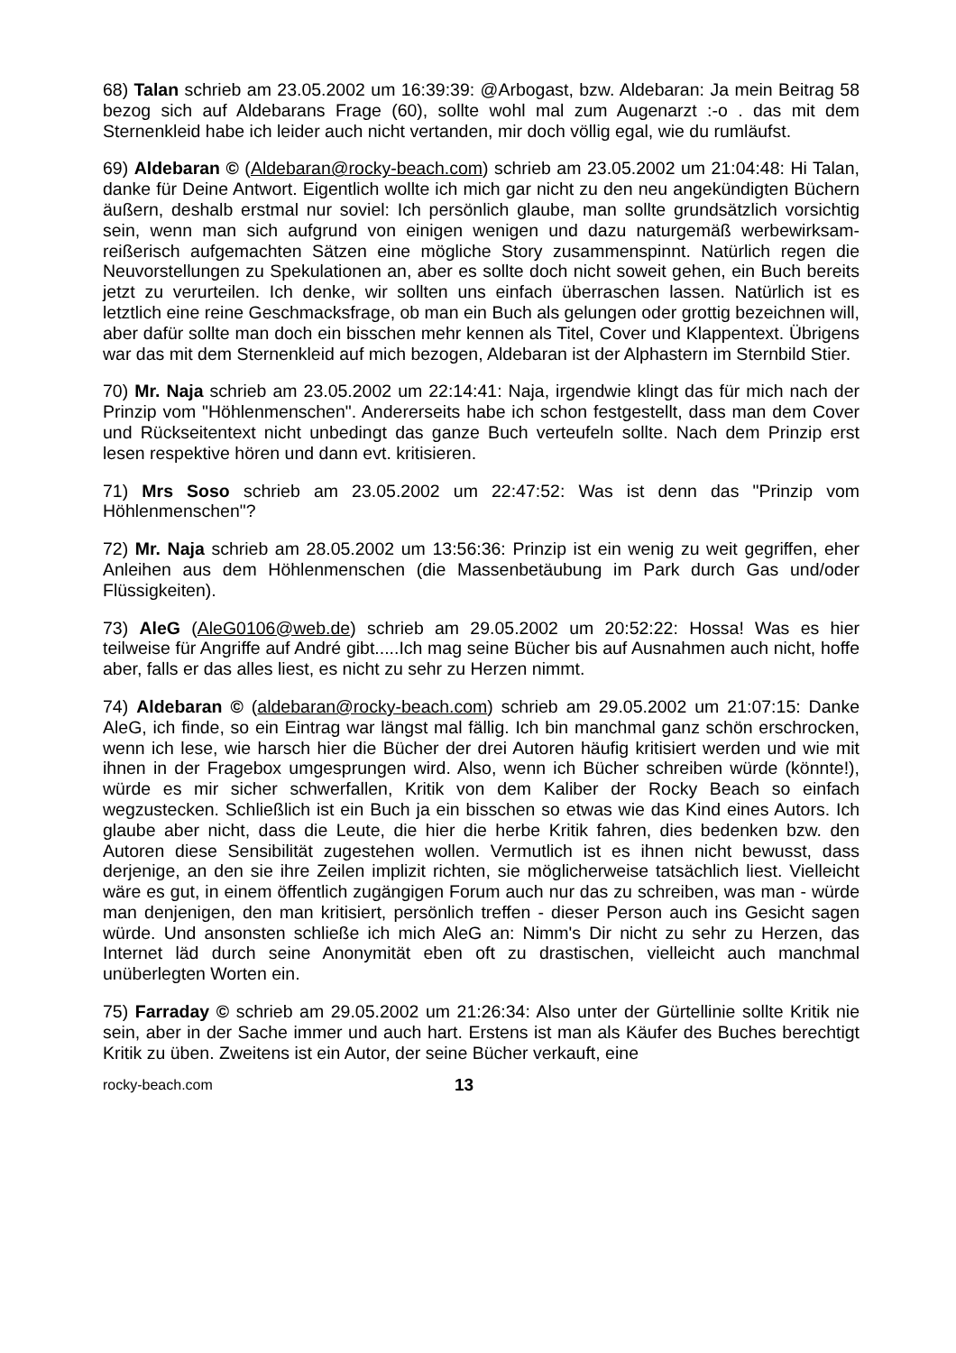68) Talan schrieb am 23.05.2002 um 16:39:39: @Arbogast, bzw. Aldebaran: Ja mein Beitrag 58 bezog sich auf Aldebarans Frage (60), sollte wohl mal zum Augenarzt :-o . das mit dem Sternenkleid habe ich leider auch nicht vertanden, mir doch völlig egal, wie du rumläufst.
69) Aldebaran © (Aldebaran@rocky-beach.com) schrieb am 23.05.2002 um 21:04:48: Hi Talan, danke für Deine Antwort. Eigentlich wollte ich mich gar nicht zu den neu angekündigten Büchern äußern, deshalb erstmal nur soviel: Ich persönlich glaube, man sollte grundsätzlich vorsichtig sein, wenn man sich aufgrund von einigen wenigen und dazu naturgemäß werbewirksam-reißerisch aufgemachten Sätzen eine mögliche Story zusammenspinnt. Natürlich regen die Neuvorstellungen zu Spekulationen an, aber es sollte doch nicht soweit gehen, ein Buch bereits jetzt zu verurteilen. Ich denke, wir sollten uns einfach überraschen lassen. Natürlich ist es letztlich eine reine Geschmacksfrage, ob man ein Buch als gelungen oder grottig bezeichnen will, aber dafür sollte man doch ein bisschen mehr kennen als Titel, Cover und Klappentext. Übrigens war das mit dem Sternenkleid auf mich bezogen, Aldebaran ist der Alphastern im Sternbild Stier.
70) Mr. Naja schrieb am 23.05.2002 um 22:14:41: Naja, irgendwie klingt das für mich nach der Prinzip vom "Höhlenmenschen". Andererseits habe ich schon festgestellt, dass man dem Cover und Rückseitentext nicht unbedingt das ganze Buch verteufeln sollte. Nach dem Prinzip erst lesen respektive hören und dann evt. kritisieren.
71) Mrs Soso schrieb am 23.05.2002 um 22:47:52: Was ist denn das "Prinzip vom Höhlenmenschen"?
72) Mr. Naja schrieb am 28.05.2002 um 13:56:36: Prinzip ist ein wenig zu weit gegriffen, eher Anleihen aus dem Höhlenmenschen (die Massenbetäubung im Park durch Gas und/oder Flüssigkeiten).
73) AleG (AleG0106@web.de) schrieb am 29.05.2002 um 20:52:22: Hossa! Was es hier teilweise für Angriffe auf André gibt.....Ich mag seine Bücher bis auf Ausnahmen auch nicht, hoffe aber, falls er das alles liest, es nicht zu sehr zu Herzen nimmt.
74) Aldebaran © (aldebaran@rocky-beach.com) schrieb am 29.05.2002 um 21:07:15: Danke AleG, ich finde, so ein Eintrag war längst mal fällig. Ich bin manchmal ganz schön erschrocken, wenn ich lese, wie harsch hier die Bücher der drei Autoren häufig kritisiert werden und wie mit ihnen in der Fragebox umgesprungen wird. Also, wenn ich Bücher schreiben würde (könnte!), würde es mir sicher schwerfallen, Kritik von dem Kaliber der Rocky Beach so einfach wegzustecken. Schließlich ist ein Buch ja ein bisschen so etwas wie das Kind eines Autors. Ich glaube aber nicht, dass die Leute, die hier die herbe Kritik fahren, dies bedenken bzw. den Autoren diese Sensibilität zugestehen wollen. Vermutlich ist es ihnen nicht bewusst, dass derjenige, an den sie ihre Zeilen implizit richten, sie möglicherweise tatsächlich liest. Vielleicht wäre es gut, in einem öffentlich zugängigen Forum auch nur das zu schreiben, was man - würde man denjenigen, den man kritisiert, persönlich treffen - dieser Person auch ins Gesicht sagen würde. Und ansonsten schließe ich mich AleG an: Nimm's Dir nicht zu sehr zu Herzen, das Internet läd durch seine Anonymität eben oft zu drastischen, vielleicht auch manchmal unüberlegten Worten ein.
75) Farraday © schrieb am 29.05.2002 um 21:26:34: Also unter der Gürtellinie sollte Kritik nie sein, aber in der Sache immer und auch hart. Erstens ist man als Käufer des Buches berechtigt Kritik zu üben. Zweitens ist ein Autor, der seine Bücher verkauft, eine
rocky-beach.com 13